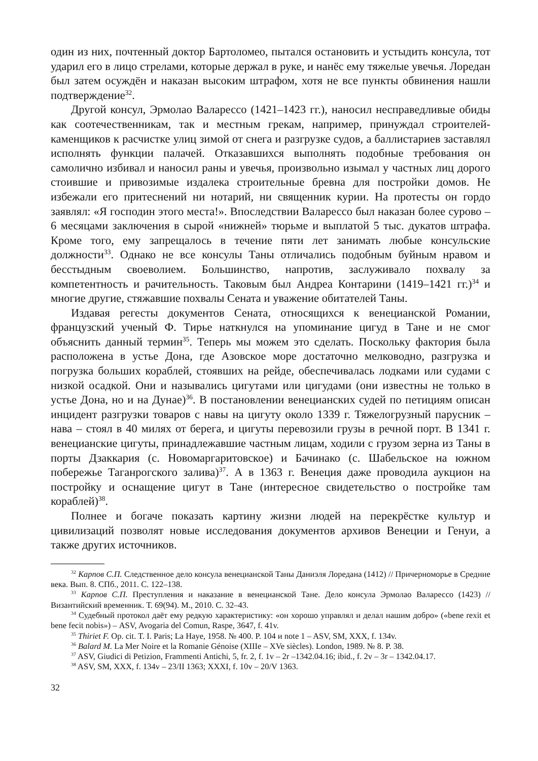один из них, почтенный доктор Бартоломео, пытался остановить и устыдить консула, тот ударил его в лицо стрелами, которые держал в руке, и нанёс ему тяжелые увечья. Лоредан был затем осуждён и наказан высоким штрафом, хотя не все пункты обвинения нашли подтверждение<sup>32</sup>.
Другой консул, Эрмолао Валарессо (1421–1423 гг.), наносил несправедливые обиды как соотечественникам, так и местным грекам, например, принуждал строителей-каменщиков к расчистке улиц зимой от снега и разгрузке судов, а баллистариев заставлял исполнять функции палачей. Отказавшихся выполнять подобные требования он самолично избивал и наносил раны и увечья, произвольно изымал у частных лиц дорого стоившие и привозимые издалека строительные бревна для постройки домов. Не избежали его притеснений ни нотарий, ни священник курии. На протесты он гордо заявлял: «Я господин этого места!». Впоследствии Валарессо был наказан более сурово – 6 месяцами заключения в сырой «нижней» тюрьме и выплатой 5 тыс. дукатов штрафа. Кроме того, ему запрещалось в течение пяти лет занимать любые консульские должности<sup>33</sup>. Однако не все консулы Таны отличались подобным буйным нравом и бесстыдным своеволием. Большинство, напротив, заслуживало похвалу за компетентность и рачительность. Таковым был Андреа Контарини (1419–1421 гг.)<sup>34</sup> и многие другие, стяжавшие похвалы Сената и уважение обитателей Таны.
Издавая регесты документов Сената, относящихся к венецианской Романии, французский ученый Ф. Тирье наткнулся на упоминание цигуд в Тане и не смог объяснить данный термин<sup>35</sup>. Теперь мы можем это сделать. Поскольку фактория была расположена в устье Дона, где Азовское море достаточно мелководно, разгрузка и погрузка больших кораблей, стоявших на рейде, обеспечивалась лодками или судами с низкой осадкой. Они и назывались цигутами или цигудами (они известны не только в устье Дона, но и на Дунае)<sup>36</sup>. В постановлении венецианских судей по петициям описан инцидент разгрузки товаров с навы на цигуту около 1339 г. Тяжелогрузный парусник – нава – стоял в 40 милях от берега, и цигуты перевозили грузы в речной порт. В 1341 г. венецианские цигуты, принадлежавшие частным лицам, ходили с грузом зерна из Таны в порты Дзаккария (с. Новомаргаритовское) и Бачинако (с. Шабельское на южном побережье Таганрогского залива)<sup>37</sup>. А в 1363 г. Венеция даже проводила аукцион на постройку и оснащение цигут в Тане (интересное свидетельство о постройке там кораблей)<sup>38</sup>.
Полнее и богаче показать картину жизни людей на перекрёстке культур и цивилизаций позволят новые исследования документов архивов Венеции и Генуи, а также других источников.
<sup>32</sup> Карпов С.П. Следственное дело консула венецианской Таны Даниэля Лоредана (1412) // Причерноморье в Средние века. Вып. 8. СПб., 2011. С. 122–138.
<sup>33</sup> Карпов С.П. Преступления и наказание в венецианской Тане. Дело консула Эрмолао Валарессо (1423) // Византийский временник. Т. 69(94). М., 2010. С. 32–43.
<sup>34</sup> Судебный протокол даёт ему редкую характеристику: «он хорошо управлял и делал нашим добро» («bene rexit et bene fecit nobis») – ASV, Avogaria del Comun, Raspe, 3647, f. 41v.
<sup>35</sup> Thiriet F. Op. cit. T. I. Paris; La Haye, 1958. № 400. P. 104 и note 1 – ASV, SM, XXX, f. 134v.
<sup>36</sup> Balard M. La Mer Noire et la Romanie Génoise (XIIIe – XVe siècles). London, 1989. № 8. P. 38.
<sup>37</sup> ASV, Giudici di Petizion, Frammenti Antichi, 5, fr. 2, f. 1v – 2r –1342.04.16; ibid., f. 2v – 3r – 1342.04.17.
<sup>38</sup> ASV, SM, XXX, f. 134v – 23/II 1363; XXXI, f. 10v – 20/V 1363.
32